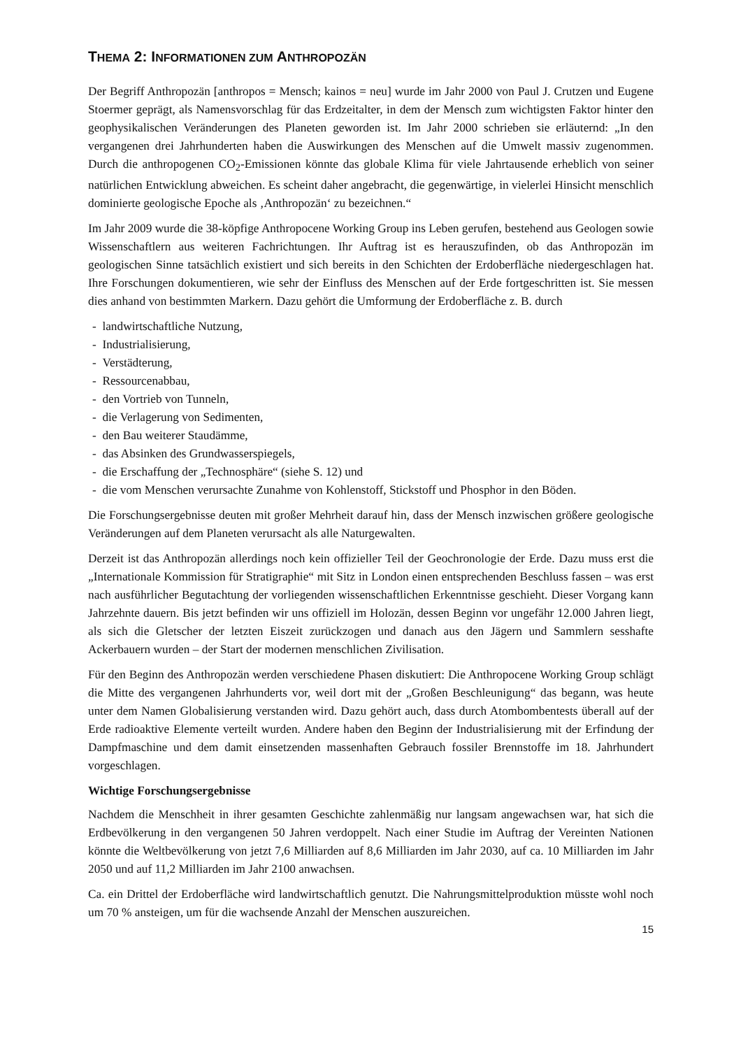THEMA 2: INFORMATIONEN ZUM ANTHROPOZÄN
Der Begriff Anthropozän [anthropos = Mensch; kainos = neu] wurde im Jahr 2000 von Paul J. Crutzen und Eugene Stoermer geprägt, als Namensvorschlag für das Erdzeitalter, in dem der Mensch zum wichtigsten Faktor hinter den geophysikalischen Veränderungen des Planeten geworden ist. Im Jahr 2000 schrieben sie erläuternd: „In den vergangenen drei Jahrhunderten haben die Auswirkungen des Menschen auf die Umwelt massiv zugenommen. Durch die anthropogenen CO<sub>2</sub>-Emissionen könnte das globale Klima für viele Jahrtausende erheblich von seiner natürlichen Entwicklung abweichen. Es scheint daher angebracht, die gegenwärtige, in vielerlei Hinsicht menschlich dominierte geologische Epoche als ‚Anthropozän‘ zu bezeichnen.“
Im Jahr 2009 wurde die 38-köpfige Anthropocene Working Group ins Leben gerufen, bestehend aus Geologen sowie Wissenschaftlern aus weiteren Fachrichtungen. Ihr Auftrag ist es herauszufinden, ob das Anthropozän im geologischen Sinne tatsächlich existiert und sich bereits in den Schichten der Erdoberfläche niedergeschlagen hat. Ihre Forschungen dokumentieren, wie sehr der Einfluss des Menschen auf der Erde fortgeschritten ist. Sie messen dies anhand von bestimmten Markern. Dazu gehört die Umformung der Erdoberfläche z. B. durch
- landwirtschaftliche Nutzung,
- Industrialisierung,
- Verstädterung,
- Ressourcenabbau,
- den Vortrieb von Tunneln,
- die Verlagerung von Sedimenten,
- den Bau weiterer Staudämme,
- das Absinken des Grundwasserspiegels,
- die Erschaffung der „Technosphäre“ (siehe S. 12) und
- die vom Menschen verursachte Zunahme von Kohlenstoff, Stickstoff und Phosphor in den Böden.
Die Forschungsergebnisse deuten mit großer Mehrheit darauf hin, dass der Mensch inzwischen größere geologische Veränderungen auf dem Planeten verursacht als alle Naturgewalten.
Derzeit ist das Anthropozän allerdings noch kein offizieller Teil der Geochronologie der Erde. Dazu muss erst die „Internationale Kommission für Stratigraphie“ mit Sitz in London einen entsprechenden Beschluss fassen – was erst nach ausführlicher Begutachtung der vorliegenden wissenschaftlichen Erkenntnisse geschieht. Dieser Vorgang kann Jahrzehnte dauern. Bis jetzt befinden wir uns offiziell im Holozän, dessen Beginn vor ungefähr 12.000 Jahren liegt, als sich die Gletscher der letzten Eiszeit zurückzogen und danach aus den Jägern und Sammlern sesshafte Ackerbauern wurden – der Start der modernen menschlichen Zivilisation.
Für den Beginn des Anthropozän werden verschiedene Phasen diskutiert: Die Anthropocene Working Group schlägt die Mitte des vergangenen Jahrhunderts vor, weil dort mit der „Großen Beschleunigung“ das begann, was heute unter dem Namen Globalisierung verstanden wird. Dazu gehört auch, dass durch Atombombentests überall auf der Erde radioaktive Elemente verteilt wurden. Andere haben den Beginn der Industrialisierung mit der Erfindung der Dampfmaschine und dem damit einsetzenden massenhaften Gebrauch fossiler Brennstoffe im 18. Jahrhundert vorgeschlagen.
Wichtige Forschungsergebnisse
Nachdem die Menschheit in ihrer gesamten Geschichte zahlenmäßig nur langsam angewachsen war, hat sich die Erdbevölkerung in den vergangenen 50 Jahren verdoppelt. Nach einer Studie im Auftrag der Vereinten Nationen könnte die Weltbevölkerung von jetzt 7,6 Milliarden auf 8,6 Milliarden im Jahr 2030, auf ca. 10 Milliarden im Jahr 2050 und auf 11,2 Milliarden im Jahr 2100 anwachsen.
Ca. ein Drittel der Erdoberfläche wird landwirtschaftlich genutzt. Die Nahrungsmittelproduktion müsste wohl noch um 70 % ansteigen, um für die wachsende Anzahl der Menschen auszureichen.
15